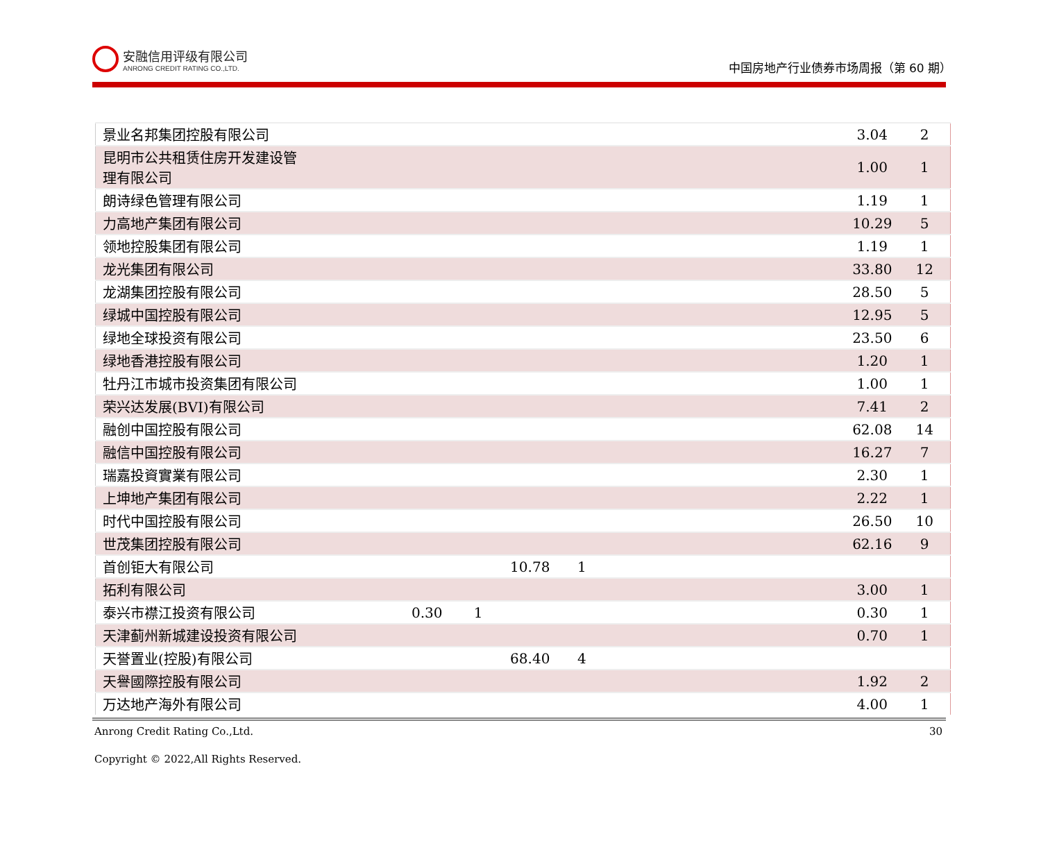安融信用评级有限公司
ANRONG CREDIT RATING CO.,LTD.
中国房地产行业债券市场周报（第 60 期）
| 景业名邦集团控股有限公司 | | | | | | 3.04 | 2 |
| 昆明市公共租赁住房开发建设管 理有限公司 | | | | | | 1.00 | 1 |
| 朗诗绿色管理有限公司 | | | | | | 1.19 | 1 |
| 力高地产集团有限公司 | | | | | | 10.29 | 5 |
| 领地控股集团有限公司 | | | | | | 1.19 | 1 |
| 龙光集团有限公司 | | | | | | 33.80 | 12 |
| 龙湖集团控股有限公司 | | | | | | 28.50 | 5 |
| 绿城中国控股有限公司 | | | | | | 12.95 | 5 |
| 绿地全球投资有限公司 | | | | | | 23.50 | 6 |
| 绿地香港控股有限公司 | | | | | | 1.20 | 1 |
| 牡丹江市城市投资集团有限公司 | | | | | | 1.00 | 1 |
| 荣兴达发展(BVI)有限公司 | | | | | | 7.41 | 2 |
| 融创中国控股有限公司 | | | | | | 62.08 | 14 |
| 融信中国控股有限公司 | | | | | | 16.27 | 7 |
| 瑞嘉投資實業有限公司 | | | | | | 2.30 | 1 |
| 上坤地产集团有限公司 | | | | | | 2.22 | 1 |
| 时代中国控股有限公司 | | | | | | 26.50 | 10 |
| 世茂集团控股有限公司 | | | | | | 62.16 | 9 |
| 首创钜大有限公司 | | | 10.78 | 1 | | | |
| 拓利有限公司 | | | | | | 3.00 | 1 |
| 泰兴市襟江投资有限公司 | 0.30 | 1 | | | | 0.30 | 1 |
| 天津蓟州新城建设投资有限公司 | | | | | | 0.70 | 1 |
| 天誉置业(控股)有限公司 | | | 68.40 | 4 | | | |
| 天譽國際控股有限公司 | | | | | | 1.92 | 2 |
| 万达地产海外有限公司 | | | | | | 4.00 | 1 |
Anrong Credit Rating Co.,Ltd. 30
Copyright © 2022,All Rights Reserved.